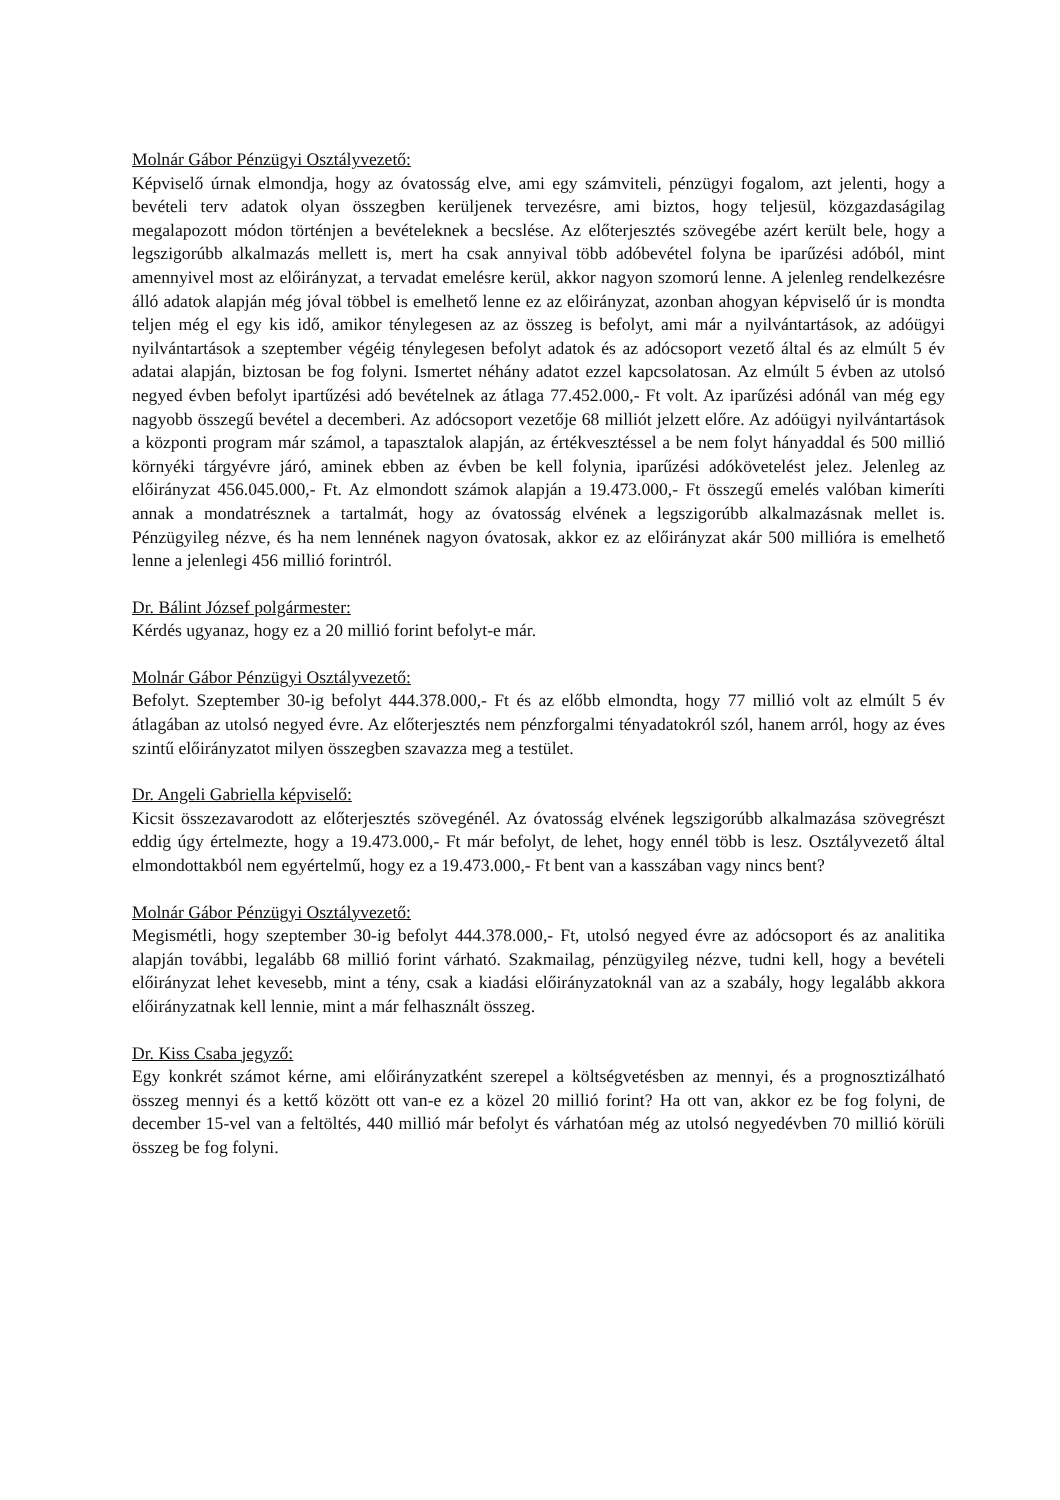Molnár Gábor Pénzügyi Osztályvezető:
Képviselő úrnak elmondja, hogy az óvatosság elve, ami egy számviteli, pénzügyi fogalom, azt jelenti, hogy a bevételi terv adatok olyan összegben kerüljenek tervezésre, ami biztos, hogy teljesül, közgazdaságilag megalapozott módon történjen a bevételeknek a becslése. Az előterjesztés szövegébe azért került bele, hogy a legszigorúbb alkalmazás mellett is, mert ha csak annyival több adóbevétel folyna be iparűzési adóból, mint amennyivel most az előirányzat, a tervadat emelésre kerül, akkor nagyon szomorú lenne. A jelenleg rendelkezésre álló adatok alapján még jóval többel is emelhető lenne ez az előirányzat, azonban ahogyan képviselő úr is mondta teljen még el egy kis idő, amikor ténylegesen az az összeg is befolyt, ami már a nyilvántartások, az adóügyi nyilvántartások a szeptember végéig ténylegesen befolyt adatok és az adócsoport vezető által és az elmúlt 5 év adatai alapján, biztosan be fog folyni. Ismertet néhány adatot ezzel kapcsolatosan. Az elmúlt 5 évben az utolsó negyed évben befolyt ipartűzési adó bevételnek az átlaga 77.452.000,- Ft volt. Az iparűzési adónál van még egy nagyobb összegű bevétel a decemberi. Az adócsoport vezetője 68 milliót jelzett előre. Az adóügyi nyilvántartások a központi program már számol, a tapasztalok alapján, az értékvesztéssel a be nem folyt hányaddal és 500 millió környéki tárgyévre járó, aminek ebben az évben be kell folynia, iparűzési adókövetelést jelez. Jelenleg az előirányzat 456.045.000,- Ft. Az elmondott számok alapján a 19.473.000,- Ft összegű emelés valóban kimeríti annak a mondatrésznek a tartalmát, hogy az óvatosság elvének a legszigorúbb alkalmazásnak mellet is. Pénzügyileg nézve, és ha nem lennének nagyon óvatosak, akkor ez az előirányzat akár 500 millióra is emelhető lenne a jelenlegi 456 millió forintról.
Dr. Bálint József polgármester:
Kérdés ugyanaz, hogy ez a 20 millió forint befolyt-e már.
Molnár Gábor Pénzügyi Osztályvezető:
Befolyt. Szeptember 30-ig befolyt 444.378.000,- Ft és az előbb elmondta, hogy 77 millió volt az elmúlt 5 év átlagában az utolsó negyed évre. Az előterjesztés nem pénzforgalmi tényadatokról szól, hanem arról, hogy az éves szintű előirányzatot milyen összegben szavazza meg a testület.
Dr. Angeli Gabriella képviselő:
Kicsit összezavarodott az előterjesztés szövegénél. Az óvatosság elvének legszigorúbb alkalmazása szövegrészt eddig úgy értelmezte, hogy a 19.473.000,- Ft már befolyt, de lehet, hogy ennél több is lesz. Osztályvezető által elmondottakból nem egyértelmű, hogy ez a 19.473.000,- Ft bent van a kasszában vagy nincs bent?
Molnár Gábor Pénzügyi Osztályvezető:
Megismétli, hogy szeptember 30-ig befolyt 444.378.000,- Ft, utolsó negyed évre az adócsoport és az analitika alapján további, legalább 68 millió forint várható. Szakmailag, pénzügyileg nézve, tudni kell, hogy a bevételi előirányzat lehet kevesebb, mint a tény, csak a kiadási előirányzatoknál van az a szabály, hogy legalább akkora előirányzatnak kell lennie, mint a már felhasznált összeg.
Dr. Kiss Csaba jegyző:
Egy konkrét számot kérne, ami előirányzatként szerepel a költségvetésben az mennyi, és a prognosztizálható összeg mennyi és a kettő között ott van-e ez a közel 20 millió forint? Ha ott van, akkor ez be fog folyni, de december 15-vel van a feltöltés, 440 millió már befolyt és várhatóan még az utolsó negyedévben 70 millió körüli összeg be fog folyni.